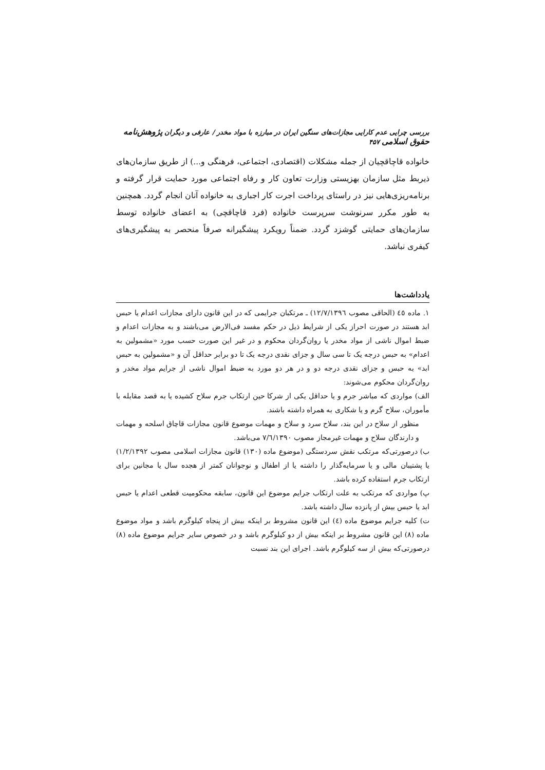بررسی چرایی عدم کارایی مجازات‌های سنگین ایران در مبارزه با مواد مخدر / عارفی و دیگران پژوهش‌نامه حقوق اسلامی ۴۵۷
خانواده قاچاقچیان از جمله مشکلات (اقتصادی، اجتماعی، فرهنگی و...) از طریق سازمان‌های ذیربط مثل سازمان بهزیستی وزارت تعاون کار و رفاه اجتماعی مورد حمایت قرار گرفته و برنامه‌ریزی‌هایی نیز در راستای پرداخت اجرت کار اجباری به خانواده آنان انجام گردد. همچنین به طور مکرر سرنوشت سرپرست خانواده (فرد قاچاقچی) به اعضای خانواده توسط سازمان‌های حمایتی گوشزد گردد. ضمناً رویکرد پیشگیرانه صرفاً منحصر به پیشگیری‌های کیفری نباشد.
یادداشت‌ها
۱. ماده ٤٥ (الحاقی مصوب ۱۲/۷/۱۳۹٦) ـ مرتکبان جرایمی که در این قانون دارای مجازات اعدام یا حبس ابد هستند در صورت احراز یکی از شرایط ذیل در حکم مفسد فی‌الارض می‌باشند و به مجازات اعدام و ضبط اموال ناشی از مواد مخدر یا روان‌گردان محکوم و در غیر این صورت حسب مورد «مشمولین به اعدام» به حبس درجه یک تا سی سال و جزای نقدی درجه یک تا دو برابر حداقل آن و «مشمولین به حبس ابد» به حبس و جزای نقدی درجه دو و در هر دو مورد به ضبط اموال ناشی از جرایم مواد مخدر و روان‌گردان محکوم می‌شوند:
الف) مواردی که مباشر جرم و یا حداقل یکی از شرکا حین ارتکاب جرم سلاح کشیده یا به قصد مقابله با مأموران، سلاح گرم و یا شکاری به همراه داشته باشند.
منظور از سلاح در این بند، سلاح سرد و سلاح و مهمات موضوع قانون مجازات قاچاق اسلحه و مهمات و دارندگان سلاح و مهمات غیرمجاز مصوب ۷/٦/۱۳۹۰ می‌باشد.
ب) درصورتی‌که مرتکب نقش سردستگی (موضوع ماده (۱۳۰) قانون مجازات اسلامی مصوب ۱/۲/۱۳۹۲) یا پشتیبان مالی و یا سرمایه‌گذار را داشته یا از اطفال و نوجوانان کمتر از هجده سال یا مجانین برای ارتکاب جرم استفاده کرده باشد.
پ) مواردی که مرتکب به علت ارتکاب جرایم موضوع این قانون، سابقه محکومیت قطعی اعدام یا حبس ابد یا حبس بیش از پانزده سال داشته باشد.
ت) کلیه جرایم موضوع ماده (٤) این قانون مشروط بر اینکه بیش از پنجاه کیلوگرم باشد و مواد موضوع ماده (۸) این قانون مشروط بر اینکه بیش از دو کیلوگرم باشد و در خصوص سایر جرایم موضوع ماده (۸) درصورتی‌که بیش از سه کیلوگرم باشد. اجرای این بند نسبت